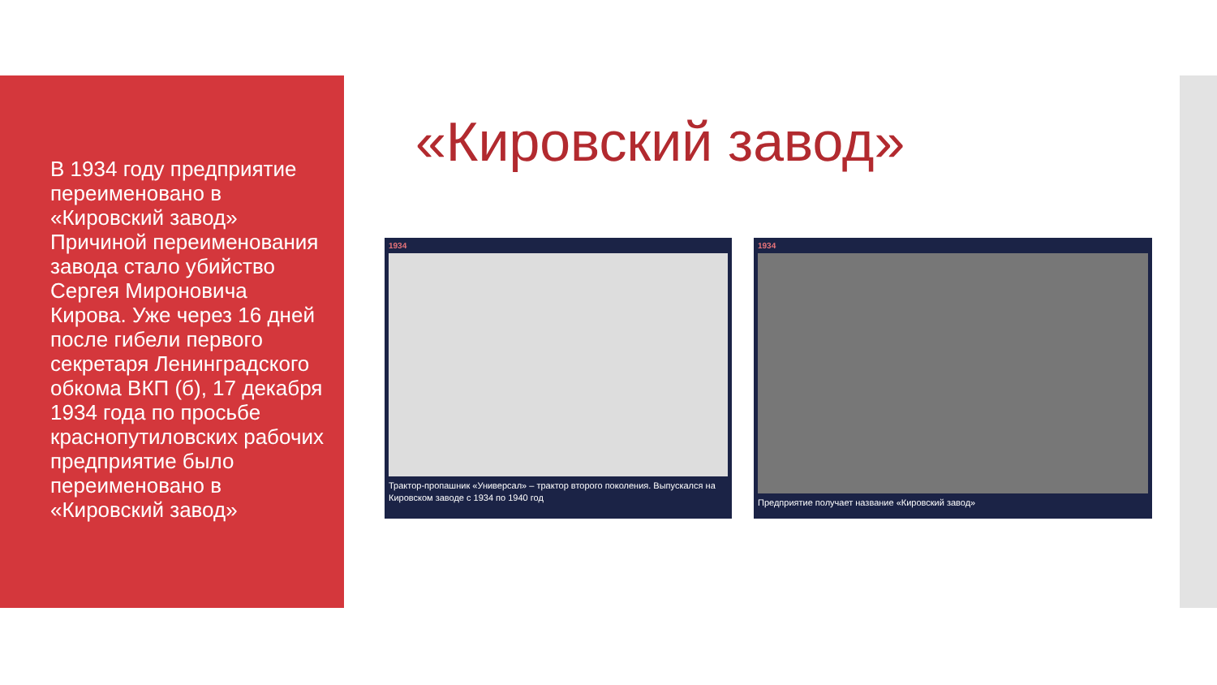В 1934 году предприятие переименовано в «Кировский завод» Причиной переименования завода стало убийство Сергея Мироновича Кирова. Уже через 16 дней после гибели первого секретаря Ленинградского обкома ВКП (б), 17 декабря 1934 года по просьбе краснопутиловских рабочих предприятие было переименовано в «Кировский завод»
«Кировский завод»
1934
Трактор-пропашник «Универсал» – трактор второго поколения. Выпускался на Кировском заводе с 1934 по 1940 год
1934
Предприятие получает название «Кировский завод»